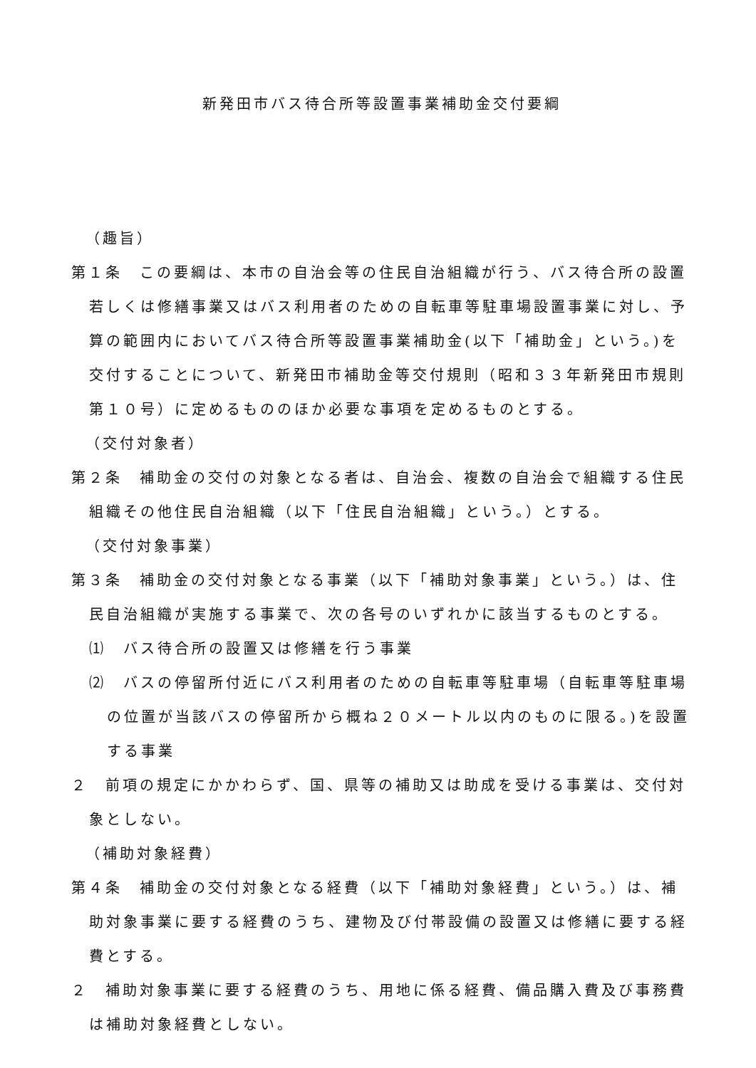新発田市バス待合所等設置事業補助金交付要綱
（趣旨）
第１条　この要綱は、本市の自治会等の住民自治組織が行う、バス待合所の設置若しくは修繕事業又はバス利用者のための自転車等駐車場設置事業に対し、予算の範囲内においてバス待合所等設置事業補助金(以下「補助金」という。)を交付することについて、新発田市補助金等交付規則（昭和３３年新発田市規則第１０号）に定めるもののほか必要な事項を定めるものとする。
（交付対象者）
第２条　補助金の交付の対象となる者は、自治会、複数の自治会で組織する住民組織その他住民自治組織（以下「住民自治組織」という。）とする。
（交付対象事業）
第３条　補助金の交付対象となる事業（以下「補助対象事業」という。）は、住民自治組織が実施する事業で、次の各号のいずれかに該当するものとする。
⑴　バス待合所の設置又は修繕を行う事業
⑵　バスの停留所付近にバス利用者のための自転車等駐車場（自転車等駐車場の位置が当該バスの停留所から概ね２０メートル以内のものに限る。)を設置する事業
２　前項の規定にかかわらず、国、県等の補助又は助成を受ける事業は、交付対象としない。
（補助対象経費）
第４条　補助金の交付対象となる経費（以下「補助対象経費」という。）は、補助対象事業に要する経費のうち、建物及び付帯設備の設置又は修繕に要する経費とする。
２　補助対象事業に要する経費のうち、用地に係る経費、備品購入費及び事務費は補助対象経費としない。